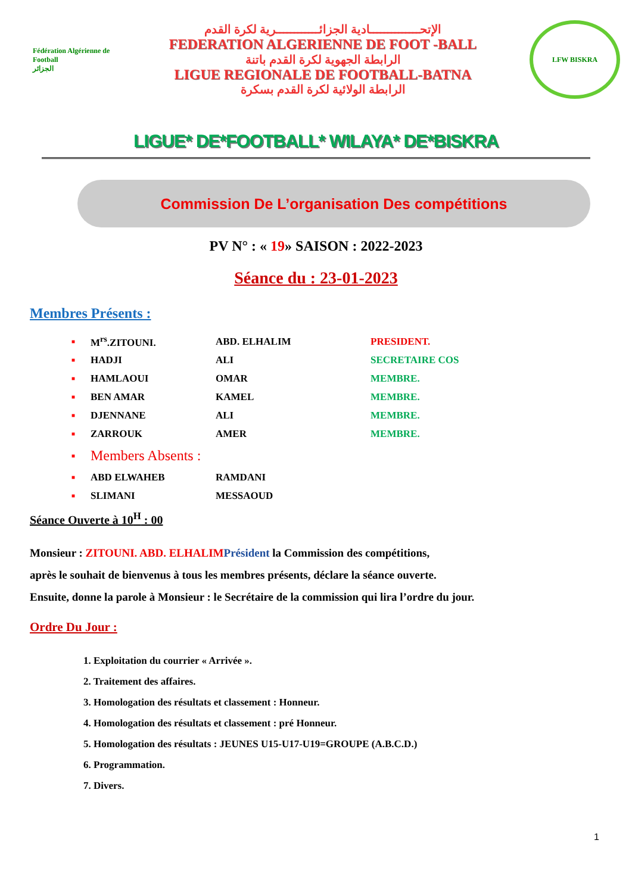Fédération Algérienne de Football
الجزائر
الإتحــــــــــــــادية الجزائــــــــــــرية لكرة القدم
FEDERATION ALGERIENNE DE FOOT -BALL
الرابطة الجهوية لكرة القدم باتنة
LIGUE REGIONALE DE FOOTBALL-BATNA
الرابطة الولائية لكرة القدم بسكرة
LFW BISKRA
LIGUE* DE*FOOTBALL* WILAYA* DE*BISKRA
Commission De L’organisation Des compétitions
PV N° : « 19» SAISON : 2022-2023
Séance du : 23-01-2023
Membres Présents :
■ M<sup>rs</sup>.ZITOUNI. ABD. ELHALIM PRESIDENT.
■ HADJI ALI SECRETAIRE COS
■ HAMLAOUI OMAR MEMBRE.
■ BEN AMAR KAMEL MEMBRE.
■ DJENNANE ALI MEMBRE.
■ ZARROUK AMER MEMBRE.
■ Members Absents :
■ ABD ELWAHEB RAMDANI
■ SLIMANI MESSAOUD
Séance Ouverte à 10<sup>H</sup> : 00
Monsieur : ZITOUNI. ABD. ELHALIM Président la Commission des compétitions,
après le souhait de bienvenus à tous les membres présents, déclare la séance ouverte.
Ensuite, donne la parole à Monsieur : le Secrétaire de la commission qui lira l’ordre du jour.
Ordre Du Jour :
1. Exploitation du courrier « Arrivée ».
2. Traitement des affaires.
3. Homologation des résultats et classement : Honneur.
4. Homologation des résultats et classement : pré Honneur.
5. Homologation des résultats : JEUNES U15-U17-U19=GROUPE (A.B.C.D.)
6. Programmation.
7. Divers.
1